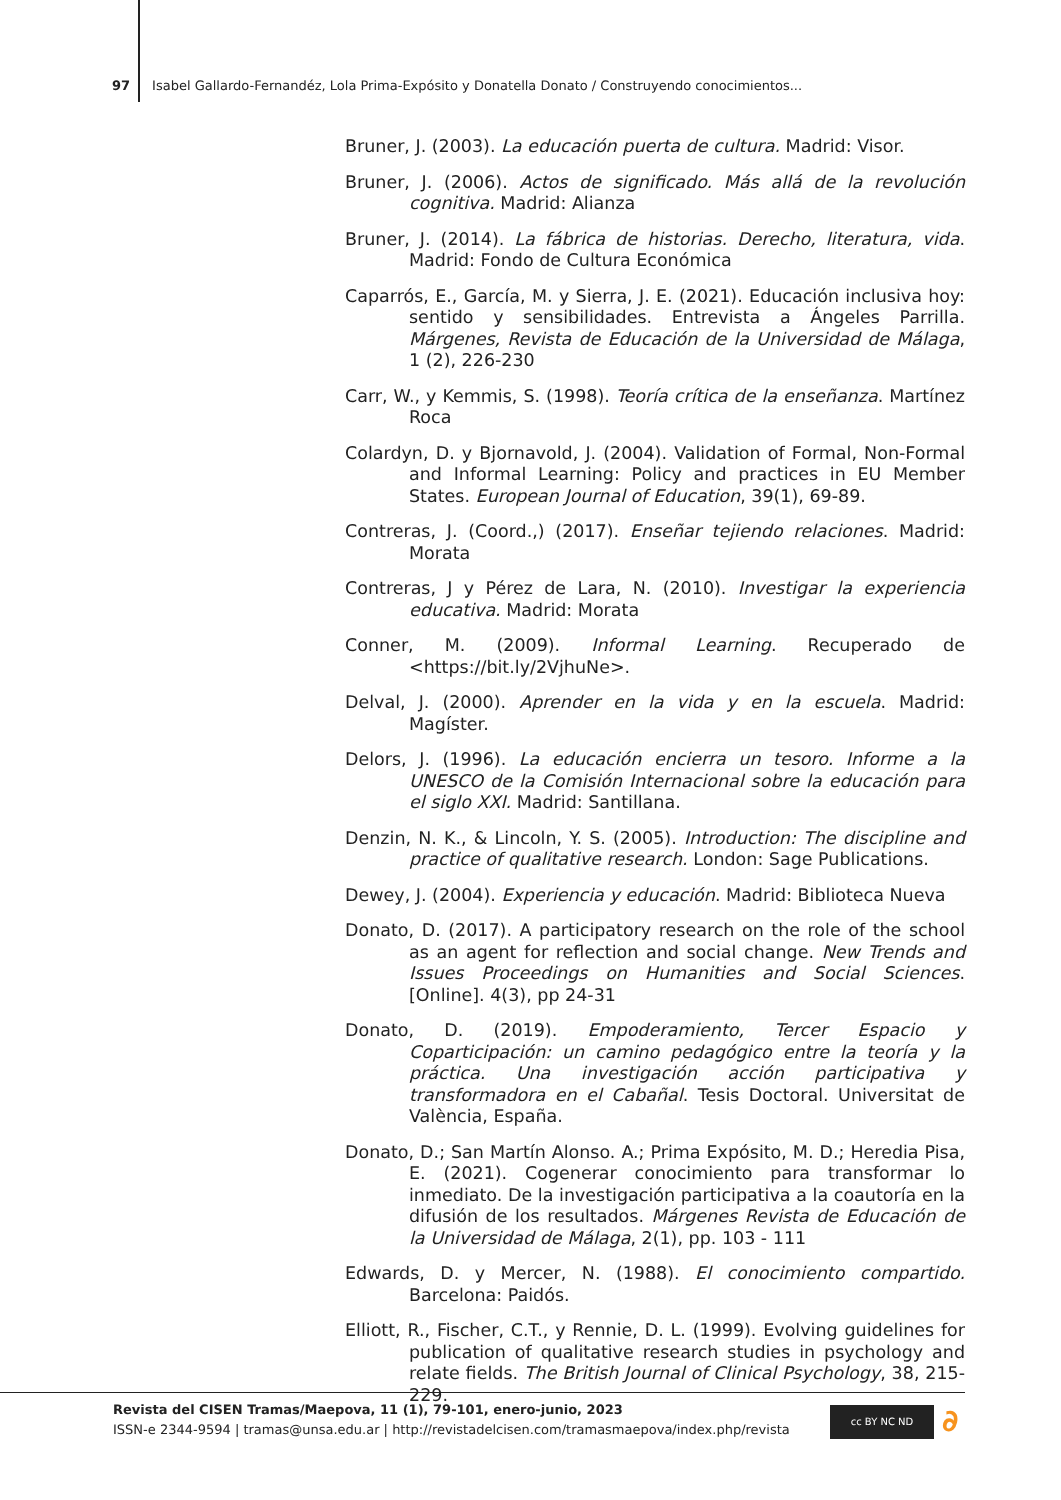97 Isabel Gallardo-Fernandéz, Lola Prima-Expósito y Donatella Donato / Construyendo conocimientos...
Bruner, J. (2003). La educación puerta de cultura. Madrid: Visor.
Bruner, J. (2006). Actos de significado. Más allá de la revolución cognitiva. Madrid: Alianza
Bruner, J. (2014). La fábrica de historias. Derecho, literatura, vida. Madrid: Fondo de Cultura Económica
Caparrós, E., García, M. y Sierra, J. E. (2021). Educación inclusiva hoy: sentido y sensibilidades. Entrevista a Ángeles Parrilla. Márgenes, Revista de Educación de la Universidad de Málaga, 1 (2), 226-230
Carr, W., y Kemmis, S. (1998). Teoría crítica de la enseñanza. Martínez Roca
Colardyn, D. y Bjornavold, J. (2004). Validation of Formal, Non-Formal and Informal Learning: Policy and practices in EU Member States. European Journal of Education, 39(1), 69-89.
Contreras, J. (Coord.,) (2017). Enseñar tejiendo relaciones. Madrid: Morata
Contreras, J y Pérez de Lara, N. (2010). Investigar la experiencia educativa. Madrid: Morata
Conner, M. (2009). Informal Learning. Recuperado de <https://bit.ly/2VjhuNe>.
Delval, J. (2000). Aprender en la vida y en la escuela. Madrid: Magíster.
Delors, J. (1996). La educación encierra un tesoro. Informe a la UNESCO de la Comisión Internacional sobre la educación para el siglo XXI. Madrid: Santillana.
Denzin, N. K., & Lincoln, Y. S. (2005). Introduction: The discipline and practice of qualitative research. London: Sage Publications.
Dewey, J. (2004). Experiencia y educación. Madrid: Biblioteca Nueva
Donato, D. (2017). A participatory research on the role of the school as an agent for reflection and social change. New Trends and Issues Proceedings on Humanities and Social Sciences. [Online]. 4(3), pp 24-31
Donato, D. (2019). Empoderamiento, Tercer Espacio y Coparticipación: un camino pedagógico entre la teoría y la práctica. Una investigación acción participativa y transformadora en el Cabañal. Tesis Doctoral. Universitat de València, España.
Donato, D.; San Martín Alonso. A.; Prima Expósito, M. D.; Heredia Pisa, E. (2021). Cogenerar conocimiento para transformar lo inmediato. De la investigación participativa a la coautoría en la difusión de los resultados. Márgenes Revista de Educación de la Universidad de Málaga, 2(1), pp. 103 - 111
Edwards, D. y Mercer, N. (1988). El conocimiento compartido. Barcelona: Paidós.
Elliott, R., Fischer, C.T., y Rennie, D. L. (1999). Evolving guidelines for publication of qualitative research studies in psychology and relate fields. The British Journal of Clinical Psychology, 38, 215-229.
Revista del CISEN Tramas/Maepova, 11 (1), 79-101, enero-junio, 2023
ISSN-e 2344-9594 | tramas@unsa.edu.ar | http://revistadelcisen.com/tramasmaepova/index.php/revista
cc BY NC ND ∂